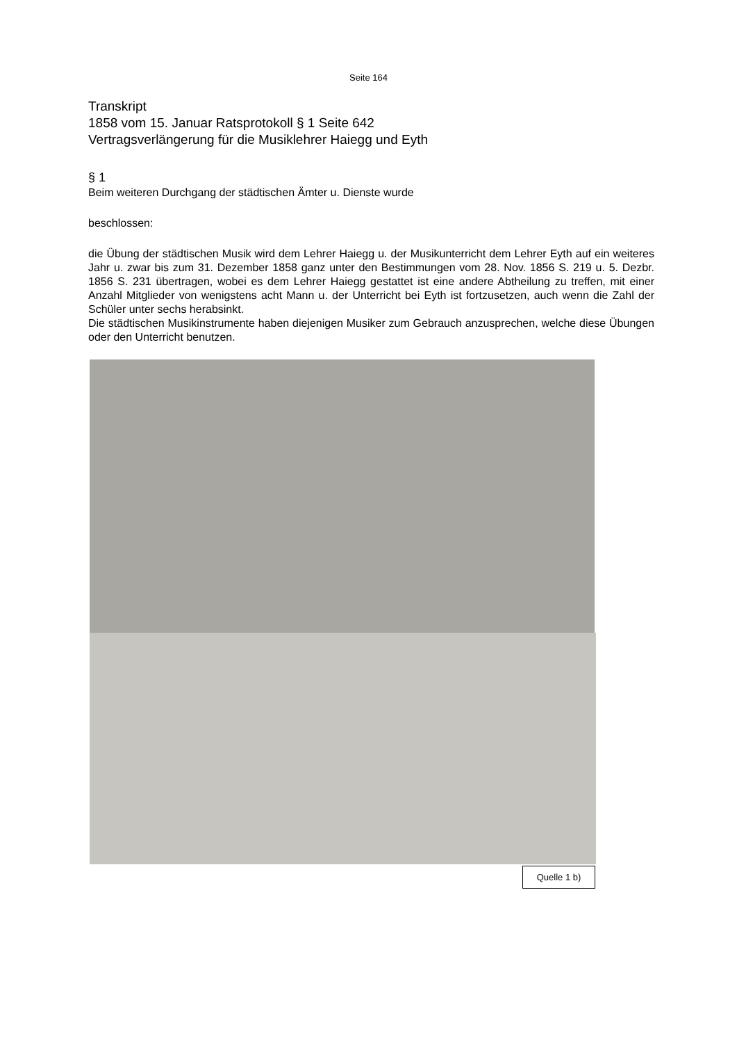Seite 164
Transkript
1858 vom 15. Januar Ratsprotokoll § 1 Seite 642
Vertragsverlängerung für die Musiklehrer Haiegg und Eyth
§ 1
Beim weiteren Durchgang der städtischen Ämter u. Dienste wurde
beschlossen:
die Übung der städtischen Musik wird dem Lehrer Haiegg u. der Musikunterricht dem Lehrer Eyth auf ein weiteres Jahr u. zwar bis zum 31. Dezember 1858 ganz unter den Bestimmungen vom 28. Nov. 1856 S. 219 u. 5. Dezbr. 1856 S. 231 übertragen, wobei es dem Lehrer Haiegg gestattet ist eine andere Abtheilung zu treffen, mit einer Anzahl Mitglieder von wenigstens acht Mann u. der Unterricht bei Eyth ist fortzusetzen, auch wenn die Zahl der Schüler unter sechs herabsinkt.
Die städtischen Musikinstrumente haben diejenigen Musiker zum Gebrauch anzusprechen, welche diese Übungen oder den Unterricht benutzen.
Quelle 1 b)